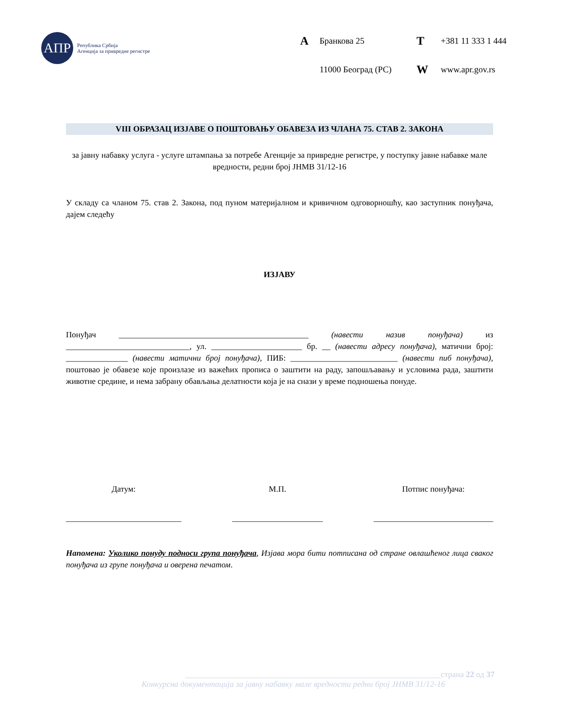АПР
Република Србија
Агенција за привредне регистре
A Бранкова 25 T +381 11 333 1 444 11000 Београд (РС) W www.apr.gov.rs
VIII ОБРАЗАЦ ИЗЈАВЕ О ПОШТОВАЊУ ОБАВЕЗА ИЗ ЧЛАНА 75. СТАВ 2. ЗАКОНА
за јавну набавку услуга - услуге штампања за потребе Агенције за привредне регистре, у поступку јавне набавке мале вредности, редни број ЈНМВ 31/12-16
У складу са чланом 75. став 2. Закона, под пуном материјалном и кривичном одговорношћу, као заступник понуђача, дајем следећу
ИЗЈАВУ
Понуђач ______________________________________________ (навести назив понуђача) из ______________________________, ул. ______________________ бр. __ (навести адресу понуђача), матични број: _______________ (навести матични број понуђача), ПИБ: __________________________ (навести пиб понуђача), поштовао је обавезе које произлазе из важећих прописа о заштити на раду, запошљавању и условима рада, заштити животне средине, и нема забрану обављања делатности која је на снази у време подношења понуде.
Датум:
____________________________
М.П.
______________________
Потпис понуђача:
_____________________________
Напомена: Уколико понуду подноси група понуђача, Изјава мора бити потписана од стране овлашћеног лица сваког понуђача из групе понуђача и оверена печатом.
______________________________________________________________страна 22 од 37
Конкурсна документација за јавну набавку мале вредности редни број ЈНМВ 31/12-16